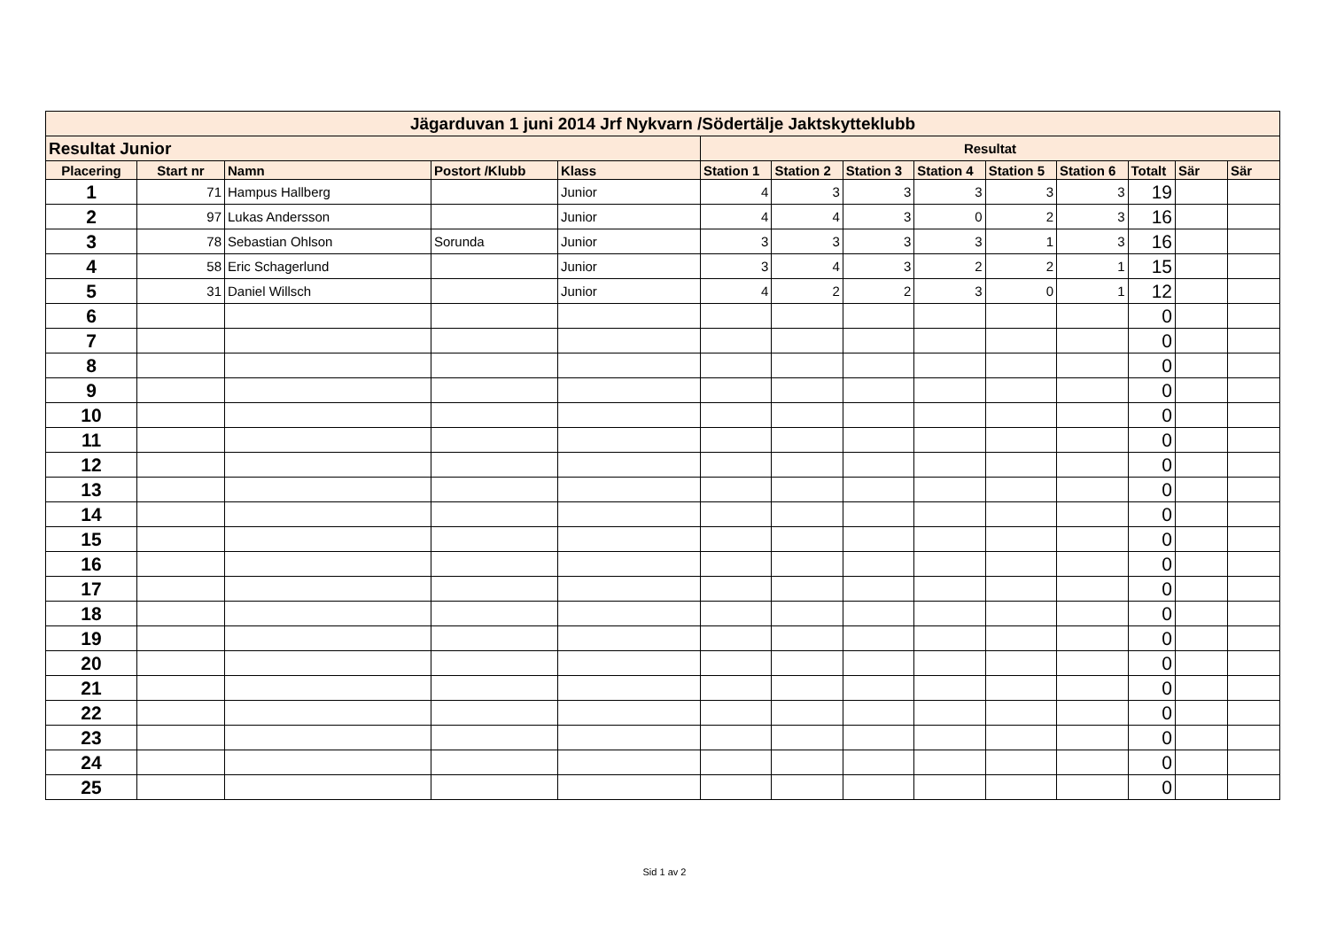| Jägarduvan 1 juni 2014 Jrf Nykvarn /Södertälje Jaktskytteklubb | | | | | | | | | | | | | |
| Resultat Junior | | | | | Resultat | | | | | | | | |
| Placering | Start nr | Namn | Postort /Klubb | Klass | Station 1 | Station 2 | Station 3 | Station 4 | Station 5 | Station 6 | Totalt | Sär | Sär |
| 1 | 71 | Hampus Hallberg | | Junior | 4 | 3 | 3 | 3 | 3 | 3 | 19 | | |
| 2 | 97 | Lukas Andersson | | Junior | 4 | 4 | 3 | 0 | 2 | 3 | 16 | | |
| 3 | 78 | Sebastian Ohlson | Sorunda | Junior | 3 | 3 | 3 | 3 | 1 | 3 | 16 | | |
| 4 | 58 | Eric Schagerlund | | Junior | 3 | 4 | 3 | 2 | 2 | 1 | 15 | | |
| 5 | 31 | Daniel Willsch | | Junior | 4 | 2 | 2 | 3 | 0 | 1 | 12 | | |
| 6 | | | | | | | | | | | 0 | | |
| 7 | | | | | | | | | | | 0 | | |
| 8 | | | | | | | | | | | 0 | | |
| 9 | | | | | | | | | | | 0 | | |
| 10 | | | | | | | | | | | 0 | | |
| 11 | | | | | | | | | | | 0 | | |
| 12 | | | | | | | | | | | 0 | | |
| 13 | | | | | | | | | | | 0 | | |
| 14 | | | | | | | | | | | 0 | | |
| 15 | | | | | | | | | | | 0 | | |
| 16 | | | | | | | | | | | 0 | | |
| 17 | | | | | | | | | | | 0 | | |
| 18 | | | | | | | | | | | 0 | | |
| 19 | | | | | | | | | | | 0 | | |
| 20 | | | | | | | | | | | 0 | | |
| 21 | | | | | | | | | | | 0 | | |
| 22 | | | | | | | | | | | 0 | | |
| 23 | | | | | | | | | | | 0 | | |
| 24 | | | | | | | | | | | 0 | | |
| 25 | | | | | | | | | | | 0 | | |
Sid 1 av 2